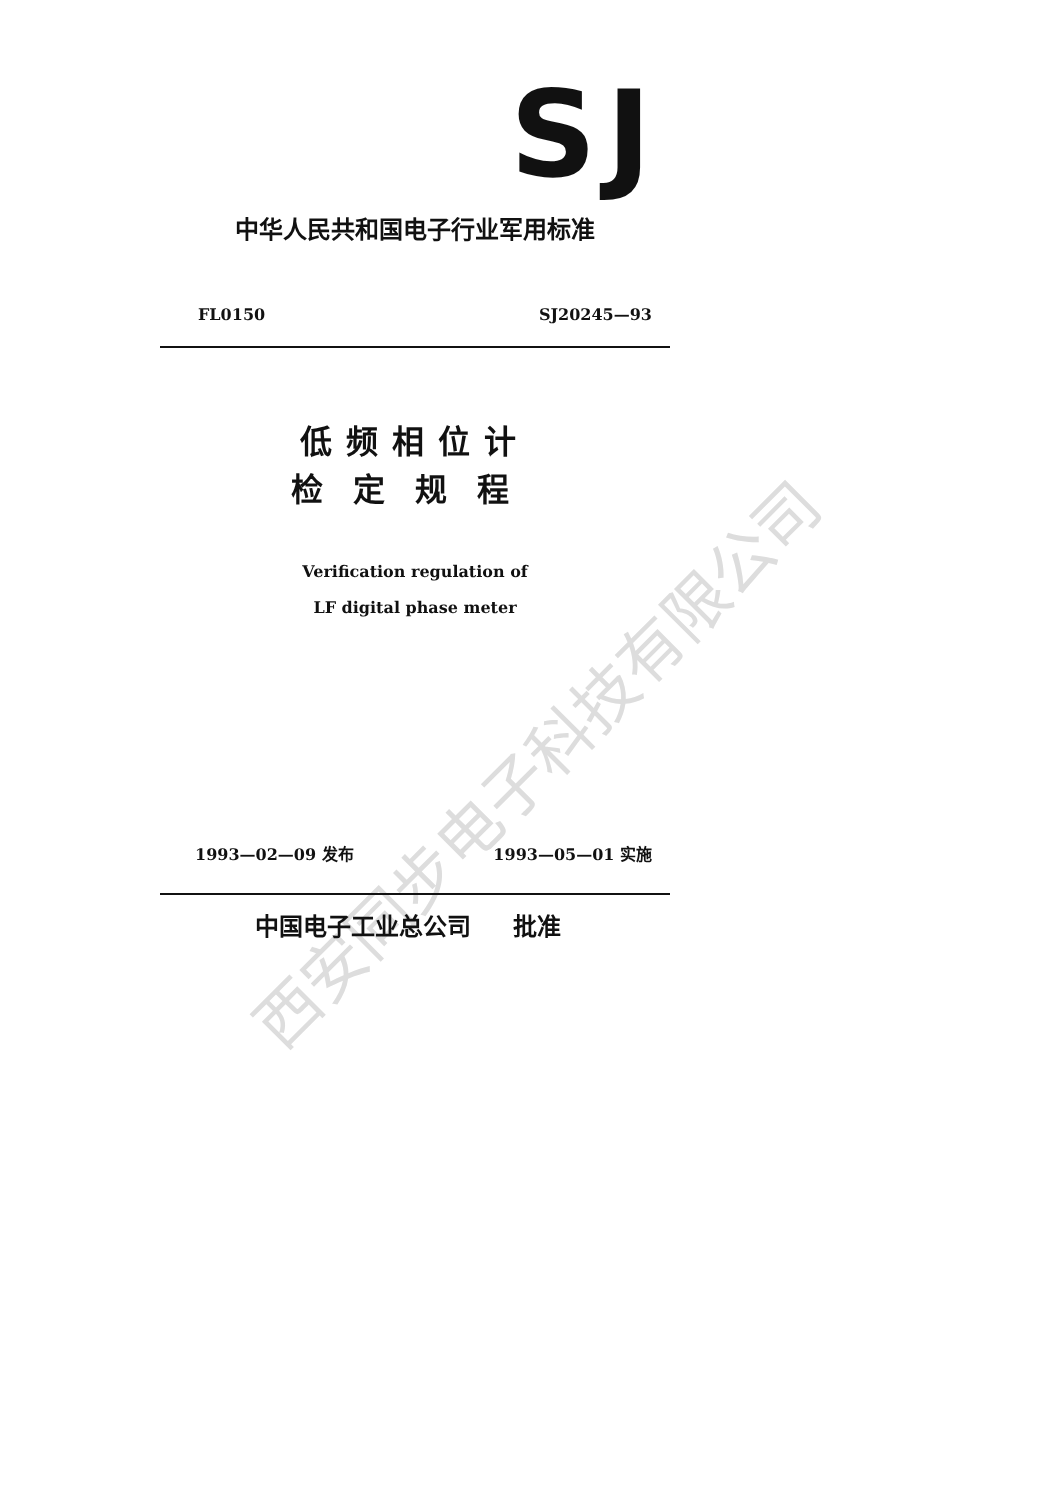西安同步电子科技有限公司
SJ
中华人民共和国电子行业军用标准
FL0150 SJ20245—93
低频相位计
检定规程
Verification regulation of
LF digital phase meter
1993—02—09 发布 1993—05—01 实施
中国电子工业总公司 批准